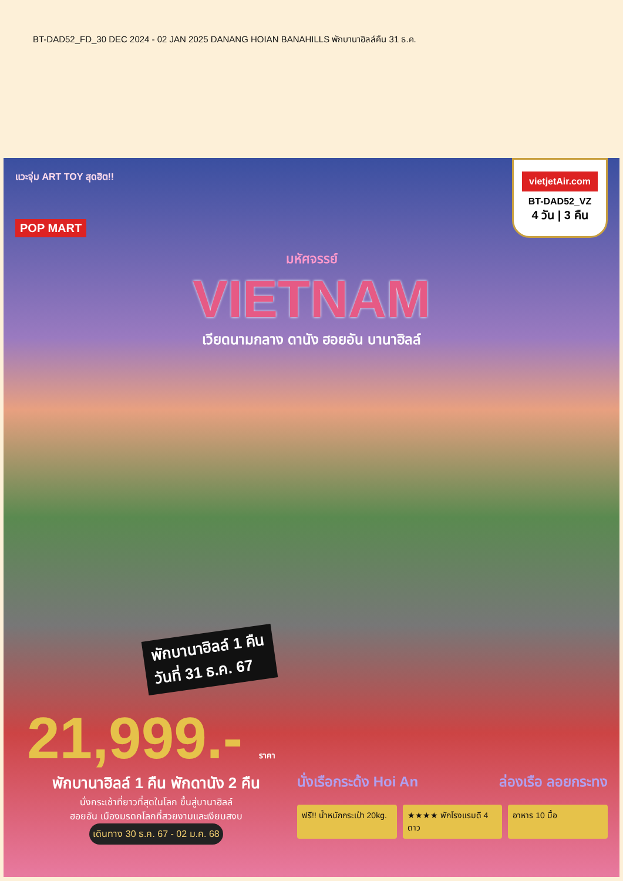BT-DAD52_FD_30 DEC 2024 - 02 JAN 2025 DANANG HOIAN BANAHILLS พักบานาฮิลล์คืน 31 ธ.ค.
แวะจุ่ม ART TOY สุดฮิต!!
POP MART
vietjetAir.com
BT-DAD52_VZ
4 วัน | 3 คืน
มหัศจรรย์
VIETNAM
เวียดนามกลาง ดานัง ฮอยอัน บานาฮิลล์
พักบานาฮิลล์ 1 คืน
วันที่ 31 ธ.ค. 67
21,999.- ราคา
พักบานาฮิลล์ 1 คืน พักดานัง 2 คืน
นั่งกระเช้าที่ยาวที่สุดในโลก ขึ้นสู่บานาฮิลล์
ฮอยอัน เมืองมรดกโลกที่สวยงามและเงียบสงบ
เดินทาง 30 ธ.ค. 67 - 02 ม.ค. 68
นั่งเรือกระด้ง Hoi An ล่องเรือ ลอยกระทง
ฟรี!! น้ำหนักกระเป๋า 20kg. ★★★★ พักโรงแรมดี 4 ดาว อาหาร 10 มื้อ